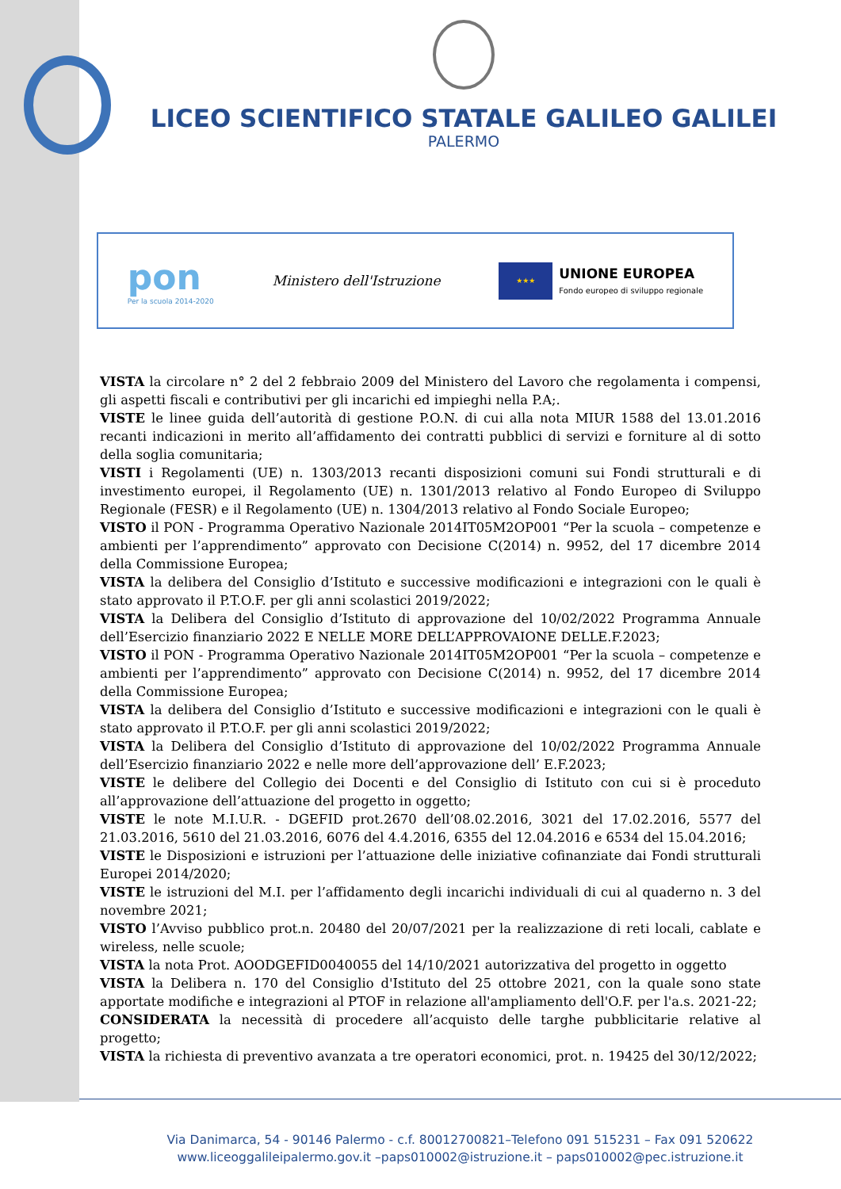LICEO SCIENTIFICO STATALE GALILEO GALILEI
PALERMO
pon
Per la scuola 2014-2020
Ministero dell'Istruzione
★★★
UNIONE EUROPEA
Fondo europeo di sviluppo regionale
VISTA la circolare n° 2 del 2 febbraio 2009 del Ministero del Lavoro che regolamenta i compensi, gli aspetti fiscali e contributivi per gli incarichi ed impieghi nella P.A;.
VISTE le linee guida dell’autorità di gestione P.O.N. di cui alla nota MIUR 1588 del 13.01.2016 recanti indicazioni in merito all’affidamento dei contratti pubblici di servizi e forniture al di sotto della soglia comunitaria;
VISTI i Regolamenti (UE) n. 1303/2013 recanti disposizioni comuni sui Fondi strutturali e di investimento europei, il Regolamento (UE) n. 1301/2013 relativo al Fondo Europeo di Sviluppo Regionale (FESR) e il Regolamento (UE) n. 1304/2013 relativo al Fondo Sociale Europeo;
VISTO il PON - Programma Operativo Nazionale 2014IT05M2OP001 “Per la scuola – competenze e ambienti per l’apprendimento” approvato con Decisione C(2014) n. 9952, del 17 dicembre 2014 della Commissione Europea;
VISTA la delibera del Consiglio d’Istituto e successive modificazioni e integrazioni con le quali è stato approvato il P.T.O.F. per gli anni scolastici 2019/2022;
VISTA la Delibera del Consiglio d’Istituto di approvazione del 10/02/2022 Programma Annuale dell’Esercizio finanziario 2022 E NELLE MORE DELL’APPROVAIONE DELLE.F.2023;
VISTO il PON - Programma Operativo Nazionale 2014IT05M2OP001 “Per la scuola – competenze e ambienti per l’apprendimento” approvato con Decisione C(2014) n. 9952, del 17 dicembre 2014 della Commissione Europea;
VISTA la delibera del Consiglio d’Istituto e successive modificazioni e integrazioni con le quali è stato approvato il P.T.O.F. per gli anni scolastici 2019/2022;
VISTA la Delibera del Consiglio d’Istituto di approvazione del 10/02/2022 Programma Annuale dell’Esercizio finanziario 2022 e nelle more dell’approvazione dell’ E.F.2023;
VISTE le delibere del Collegio dei Docenti e del Consiglio di Istituto con cui si è proceduto all’approvazione dell’attuazione del progetto in oggetto;
VISTE le note M.I.U.R. - DGEFID prot.2670 dell’08.02.2016, 3021 del 17.02.2016, 5577 del 21.03.2016, 5610 del 21.03.2016, 6076 del 4.4.2016, 6355 del 12.04.2016 e 6534 del 15.04.2016;
VISTE le Disposizioni e istruzioni per l’attuazione delle iniziative cofinanziate dai Fondi strutturali Europei 2014/2020;
VISTE le istruzioni del M.I. per l’affidamento degli incarichi individuali di cui al quaderno n. 3 del novembre 2021;
VISTO l’Avviso pubblico prot.n. 20480 del 20/07/2021 per la realizzazione di reti locali, cablate e wireless, nelle scuole;
VISTA la nota Prot. AOODGEFID0040055 del 14/10/2021 autorizzativa del progetto in oggetto
VISTA la Delibera n. 170 del Consiglio d'Istituto del 25 ottobre 2021, con la quale sono state apportate modifiche e integrazioni al PTOF in relazione all'ampliamento dell'O.F. per l'a.s. 2021-22;
CONSIDERATA la necessità di procedere all’acquisto delle targhe pubblicitarie relative al progetto;
VISTA la richiesta di preventivo avanzata a tre operatori economici, prot. n. 19425 del 30/12/2022;
Via Danimarca, 54 - 90146 Palermo - c.f. 80012700821–Telefono 091 515231 – Fax 091 520622
www.liceoggalileipalermo.gov.it –paps010002@istruzione.it – paps010002@pec.istruzione.it